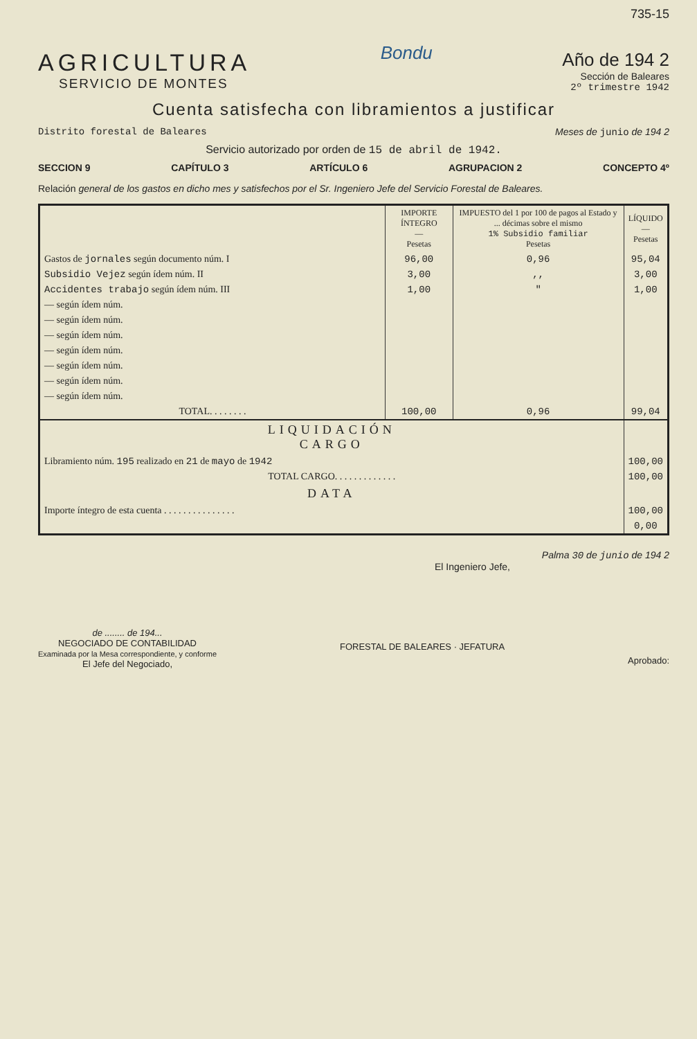735-15
AGRICULTURA
SERVICIO DE MONTES
Bondu
Año de 194 2
Sección de Baleares
2º trimestre 1942
Cuenta satisfecha con libramientos a justificar
Distrito forestal de Baleares Meses de junio de 194 2
Servicio autorizado por orden de 15 de abril de 1942.
SECCION 9 CAPÍTULO 3 ARTÍCULO 6 AGRUPACION 2 CONCEPTO 4º
Relación general de los gastos en dicho mes y satisfechos por el Sr. Ingeniero Jefe del Servicio Forestal de Baleares.
| | IMPORTE ÍNTEGRO — Pesetas | IMPUESTO del 1 por 100 de pagos al Estado y ... décimas sobre el mismo 1% Subsidio familiar Pesetas | LÍQUIDO — Pesetas |
| --- | --- | --- | --- |
| Gastos de jornales según documento núm. I | 96,00 | 0,96 | 95,04 |
| Subsidio Vejez según ídem núm. II | 3,00 | ,, | 3,00 |
| Accidentes trabajo según ídem núm. III | 1,00 | " | 1,00 |
| — según ídem núm. | | | |
| — según ídem núm. | | | |
| — según ídem núm. | | | |
| — según ídem núm. | | | |
| — según ídem núm. | | | |
| — según ídem núm. | | | |
| — según ídem núm. | | | |
| TOTAL. . . . . . . . | 100,00 | 0,96 | 99,04 |
| LIQUIDACIÓN CARGO | | | |
| Libramiento núm. 195 realizado en 21 de mayo de 1942 | | | 100,00 |
| TOTAL CARGO. . . . . . . . . . . . . | | | 100,00 |
| DATA | | | |
| Importe íntegro de esta cuenta . . . . . . . . . . . . . . . | | | 100,00 |
| | | | 0,00 |
Palma 30 de junio de 194 2
El Ingeniero Jefe,
de ........ de 194...
NEGOCIADO DE CONTABILIDAD
Examinada por la Mesa correspondiente, y conforme
El Jefe del Negociado,
FORESTAL DE BALEARES · JEFATURA
Aprobado: